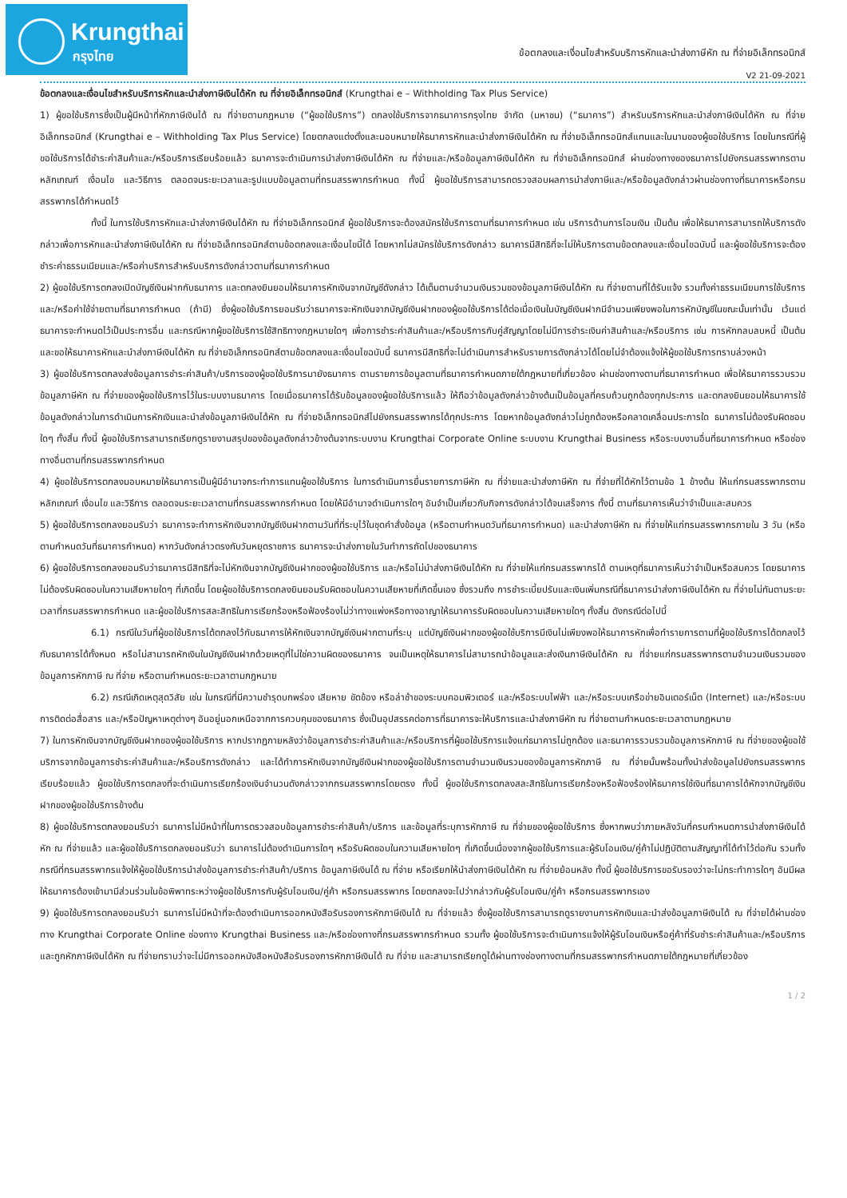Krungthai
กรุงไทย
ข้อตกลงและเงื่อนไขสำหรับบริการหักและนำส่งภาษีหัก ณ ที่จ่ายอิเล็กทรอนิกส์
V2 21-09-2021
ข้อตกลงและเงื่อนไขสำหรับบริการหักและนำส่งภาษีเงินได้หัก ณ ที่จ่ายอิเล็กทรอนิกส์ (Krungthai e – Withholding Tax Plus Service)
1) ผู้ขอใช้บริการซึ่งเป็นผู้มีหน้าที่หักภาษีเงินได้ ณ ที่จ่ายตามกฎหมาย (“ผู้ขอใช้บริการ”) ตกลงใช้บริการจากธนาคารกรุงไทย จำกัด (มหาชน) (“ธนาคาร”) สำหรับบริการหักและนำส่งภาษีเงินได้หัก ณ ที่จ่ายอิเล็กทรอนิกส์ (Krungthai e – Withholding Tax Plus Service) โดยตกลงแต่งตั้งและมอบหมายให้ธนาคารหักและนำส่งภาษีเงินได้หัก ณ ที่จ่ายอิเล็กทรอนิกส์แทนและในนามของผู้ขอใช้บริการ โดยในกรณีที่ผู้ขอใช้บริการได้ชำระค่าสินค้าและ/หรือบริการเรียบร้อยแล้ว ธนาคารจะดำเนินการนำส่งภาษีเงินได้หัก ณ ที่จ่ายและ/หรือข้อมูลภาษีเงินได้หัก ณ ที่จ่ายอิเล็กทรอนิกส์ ผ่านช่องทางของธนาคารไปยังกรมสรรพากรตามหลักเกณฑ์ เงื่อนไข และวิธีการ ตลอดจนระยะเวลาและรูปแบบข้อมูลตามที่กรมสรรพากรกำหนด ทั้งนี้ ผู้ขอใช้บริการสามารถตรวจสอบผลการนำส่งภาษีและ/หรือข้อมูลดังกล่าวผ่านช่องทางที่ธนาคารหรือกรมสรรพากรได้กำหนดไว้
ทั้งนี้ ในการใช้บริการหักและนำส่งภาษีเงินได้หัก ณ ที่จ่ายอิเล็กทรอนิกส์ ผู้ขอใช้บริการจะต้องสมัครใช้บริการตามที่ธนาคารกำหนด เช่น บริการด้านการโอนเงิน เป็นต้น เพื่อให้ธนาคารสามารถให้บริการดังกล่าวเพื่อการหักและนำส่งภาษีเงินได้หัก ณ ที่จ่ายอิเล็กทรอนิกส์ตามข้อตกลงและเงื่อนไขนี้ได้ โดยหากไม่สมัครใช้บริการดังกล่าว ธนาคารมีสิทธิที่จะไม่ให้บริการตามข้อตกลงและเงื่อนไขฉบับนี้ และผู้ขอใช้บริการจะต้องชำระค่าธรรมเนียมและ/หรือค่าบริการสำหรับบริการดังกล่าวตามที่ธนาคารกำหนด
2) ผู้ขอใช้บริการตกลงเปิดบัญชีเงินฝากกับธนาคาร และตกลงยินยอมให้ธนาคารหักเงินจากบัญชีดังกล่าว ได้เต็มตามจำนวนเงินรวมของข้อมูลภาษีเงินได้หัก ณ ที่จ่ายตามที่ได้รับแจ้ง รวมทั้งค่าธรรมเนียมการใช้บริการและ/หรือค่าใช้จ่ายตามที่ธนาคารกำหนด (ถ้ามี) ซึ่งผู้ขอใช้บริการยอมรับว่าธนาคารจะหักเงินจากบัญชีเงินฝากของผู้ขอใช้บริการได้ต่อเมื่อเงินในบัญชีเงินฝากมีจำนวนเพียงพอในการหักบัญชีในขณะนั้นเท่านั้น เว้นแต่ธนาคารจะกำหนดไว้เป็นประการอื่น และกรณีหากผู้ขอใช้บริการใช้สิทธิทางกฎหมายใดๆ เพื่อการชำระค่าสินค้าและ/หรือบริการกับคู่สัญญาโดยไม่มีการชำระเงินค่าสินค้าและ/หรือบริการ เช่น การหักกลบลบหนี้ เป็นต้น และขอให้ธนาคารหักและนำส่งภาษีเงินได้หัก ณ ที่จ่ายอิเล็กทรอนิกส์ตามข้อตกลงและเงื่อนไขฉบับนี้ ธนาคารมีสิทธิที่จะไม่ดำเนินการสำหรับรายการดังกล่าวได้โดยไม่จำต้องแจ้งให้ผู้ขอใช้บริการทราบล่วงหน้า
3) ผู้ขอใช้บริการตกลงส่งข้อมูลการชำระค่าสินค้า/บริการของผู้ขอใช้บริการมายังธนาคาร ตามรายการข้อมูลตามที่ธนาคารกำหนดภายใต้กฎหมายที่เกี่ยวข้อง ผ่านช่องทางตามที่ธนาคารกำหนด เพื่อให้ธนาคารรวบรวมข้อมูลภาษีหัก ณ ที่จ่ายของผู้ขอใช้บริการไว้ในระบบงานธนาคาร โดยเมื่อธนาคารได้รับข้อมูลของผู้ขอใช้บริการแล้ว ให้ถือว่าข้อมูลดังกล่าวข้างต้นเป็นข้อมูลที่ครบถ้วนถูกต้องทุกประการ และตกลงยินยอมให้ธนาคารใช้ข้อมูลดังกล่าวในการดำเนินการหักเงินและนำส่งข้อมูลภาษีเงินได้หัก ณ ที่จ่ายอิเล็กทรอนิกส์ไปยังกรมสรรพากรได้ทุกประการ โดยหากข้อมูลดังกล่าวไม่ถูกต้องหรือคลาดเคลื่อนประการใด ธนาคารไม่ต้องรับผิดชอบใดๆ ทั้งสิ้น ทั้งนี้ ผู้ขอใช้บริการสามารถเรียกดูรายงานสรุปของข้อมูลดังกล่าวข้างต้นจากระบบงาน Krungthai Corporate Online ระบบงาน Krungthai Business หรือระบบงานอื่นที่ธนาคารกำหนด หรือช่องทางอื่นตามที่กรมสรรพากรกำหนด
4) ผู้ขอใช้บริการตกลงมอบหมายให้ธนาคารเป็นผู้มีอำนาจกระทำการแทนผู้ขอใช้บริการ ในการดำเนินการยื่นรายการภาษีหัก ณ ที่จ่ายและนำส่งภาษีหัก ณ ที่จ่ายที่ได้หักไว้ตามข้อ 1 ข้างต้น ให้แก่กรมสรรพากรตามหลักเกณฑ์ เงื่อนไข และวิธีการ ตลอดจนระยะเวลาตามที่กรมสรรพากรกำหนด โดยให้มีอำนาจดำเนินการใดๆ อันจำเป็นเกี่ยวกับกิจการดังกล่าวได้จนเสร็จการ ทั้งนี้ ตามที่ธนาคารเห็นว่าจำเป็นและสมควร
5) ผู้ขอใช้บริการตกลงยอมรับว่า ธนาคารจะทำการหักเงินจากบัญชีเงินฝากตามวันที่ที่ระบุไว้ในชุดคำสั่งข้อมูล (หรือตามกำหนดวันที่ธนาคารกำหนด) และนำส่งภาษีหัก ณ ที่จ่ายให้แก่กรมสรรพากรภายใน 3 วัน (หรือตามกำหนดวันที่ธนาคารกำหนด) หากวันดังกล่าวตรงกับวันหยุดราชการ ธนาคารจะนำส่งภายในวันทำการถัดไปของธนาคาร
6) ผู้ขอใช้บริการตกลงยอมรับว่าธนาคารมีสิทธิที่จะไม่หักเงินจากบัญชีเงินฝากของผู้ขอใช้บริการ และ/หรือไม่นำส่งภาษีเงินได้หัก ณ ที่จ่ายให้แก่กรมสรรพากรได้ ตามเหตุที่ธนาคารเห็นว่าจำเป็นหรือสมควร โดยธนาคารไม่ต้องรับผิดชอบในความเสียหายใดๆ ที่เกิดขึ้น โดยผู้ขอใช้บริการตกลงยินยอมรับผิดชอบในความเสียหายที่เกิดขึ้นเอง ซึ่งรวมถึง การชำระเบี้ยปรับและเงินเพิ่มกรณีที่ธนาคารนำส่งภาษีเงินได้หัก ณ ที่จ่ายไม่ทันตามระยะเวลาที่กรมสรรพากรกำหนด และผู้ขอใช้บริการสละสิทธิในการเรียกร้องหรือฟ้องร้องไม่ว่าทางแพ่งหรือทางอาญาให้ธนาคารรับผิดชอบในความเสียหายใดๆ ทั้งสิ้น ดังกรณีต่อไปนี้
6.1) กรณีในวันที่ผู้ขอใช้บริการได้ตกลงไว้กับธนาคารให้หักเงินจากบัญชีเงินฝากตามที่ระบุ แต่บัญชีเงินฝากของผู้ขอใช้บริการมีเงินไม่เพียงพอให้ธนาคารหักเพื่อทำรายการตามที่ผู้ขอใช้บริการได้ตกลงไว้กับธนาคารได้ทั้งหมด หรือไม่สามารถหักเงินในบัญชีเงินฝากด้วยเหตุที่ไม่ใช่ความผิดของธนาคาร จนเป็นเหตุให้ธนาคารไม่สามารถนำข้อมูลและส่งเงินภาษีเงินได้หัก ณ ที่จ่ายแก่กรมสรรพากรตามจำนวนเงินรวมของข้อมูลการหักภาษี ณ ที่จ่าย หรือตามกำหนดระยะเวลาตามกฎหมาย
6.2) กรณีเกิดเหตุสุดวิสัย เช่น ในกรณีที่มีความชำรุดบกพร่อง เสียหาย ขัดข้อง หรือล่าช้าของระบบคอมพิวเตอร์ และ/หรือระบบไฟฟ้า และ/หรือระบบเครือข่ายอินเตอร์เน็ต (Internet) และ/หรือระบบการติดต่อสื่อสาร และ/หรือปัญหาเหตุต่างๆ อันอยู่นอกเหนือจากการควบคุมของธนาคาร ซึ่งเป็นอุปสรรคต่อการที่ธนาคารจะให้บริการและนำส่งภาษีหัก ณ ที่จ่ายตามกำหนดระยะเวลาตามกฎหมาย
7) ในการหักเงินจากบัญชีเงินฝากของผู้ขอใช้บริการ หากปรากฏภายหลังว่าข้อมูลการชำระค่าสินค้าและ/หรือบริการที่ผู้ขอใช้บริการแจ้งแก่ธนาคารไม่ถูกต้อง และธนาคารรวบรวมข้อมูลการหักภาษี ณ ที่จ่ายของผู้ขอใช้บริการจากข้อมูลการชำระค่าสินค้าและ/หรือบริการดังกล่าว และได้ทำการหักเงินจากบัญชีเงินฝากของผู้ขอใช้บริการตามจำนวนเงินรวมของข้อมูลการหักภาษี ณ ที่จ่ายนั้นพร้อมทั้งนำส่งข้อมูลไปยังกรมสรรพากรเรียบร้อยแล้ว ผู้ขอใช้บริการตกลงที่จะดำเนินการเรียกร้องเงินจำนวนดังกล่าวจากกรมสรรพากรโดยตรง ทั้งนี้ ผู้ขอใช้บริการตกลงสละสิทธิในการเรียกร้องหรือฟ้องร้องให้ธนาคารใช้เงินที่ธนาคารได้หักจากบัญชีเงินฝากของผู้ขอใช้บริการข้างต้น
8) ผู้ขอใช้บริการตกลงยอมรับว่า ธนาคารไม่มีหน้าที่ในการตรวจสอบข้อมูลการชำระค่าสินค้า/บริการ และข้อมูลที่ระบุการหักภาษี ณ ที่จ่ายของผู้ขอใช้บริการ ซึ่งหากพบว่าภายหลังวันที่ครบกำหนดการนำส่งภาษีเงินได้หัก ณ ที่จ่ายแล้ว และผู้ขอใช้บริการตกลงยอมรับว่า ธนาคารไม่ต้องดำเนินการใดๆ หรือรับผิดชอบในความเสียหายใดๆ ที่เกิดขึ้นเนื่องจากผู้ขอใช้บริการและผู้รับโอนเงิน/คู่ค้าไม่ปฏิบัติตามสัญญาที่ได้ทำไว้ต่อกัน รวมทั้งกรณีที่กรมสรรพากรแจ้งให้ผู้ขอใช้บริการนำส่งข้อมูลการชำระค่าสินค้า/บริการ ข้อมูลภาษีเงินได้ ณ ที่จ่าย หรือเรียกให้นำส่งภาษีเงินได้หัก ณ ที่จ่ายย้อนหลัง ทั้งนี้ ผู้ขอใช้บริการขอรับรองว่าจะไม่กระทำการใดๆ อันมีผลให้ธนาคารต้องเข้ามามีส่วนร่วมในข้อพิพาทระหว่างผู้ขอใช้บริการกับผู้รับโอนเงิน/คู่ค้า หรือกรมสรรพากร โดยตกลงจะไปว่ากล่าวกับผู้รับโอนเงิน/คู่ค้า หรือกรมสรรพากรเอง
9) ผู้ขอใช้บริการตกลงยอมรับว่า ธนาคารไม่มีหน้าที่จะต้องดำเนินการออกหนังสือรับรองการหักภาษีเงินได้ ณ ที่จ่ายแล้ว ซึ่งผู้ขอใช้บริการสามารถดูรายงานการหักเงินและนำส่งข้อมูลภาษีเงินได้ ณ ที่จ่ายได้ผ่านช่องทาง Krungthai Corporate Online ช่องทาง Krungthai Business และ/หรือช่องทางที่กรมสรรพากรกำหนด รวมทั้ง ผู้ขอใช้บริการจะดำเนินการแจ้งให้ผู้รับโอนเงินหรือคู่ค้าที่รับชำระค่าสินค้าและ/หรือบริการและถูกหักภาษีเงินได้หัก ณ ที่จ่ายทราบว่าจะไม่มีการออกหนังสือหนังสือรับรองการหักภาษีเงินได้ ณ ที่จ่าย และสามารถเรียกดูได้ผ่านทางช่องทางตามที่กรมสรรพากรกำหนดภายใต้กฎหมายที่เกี่ยวข้อง
1 / 2